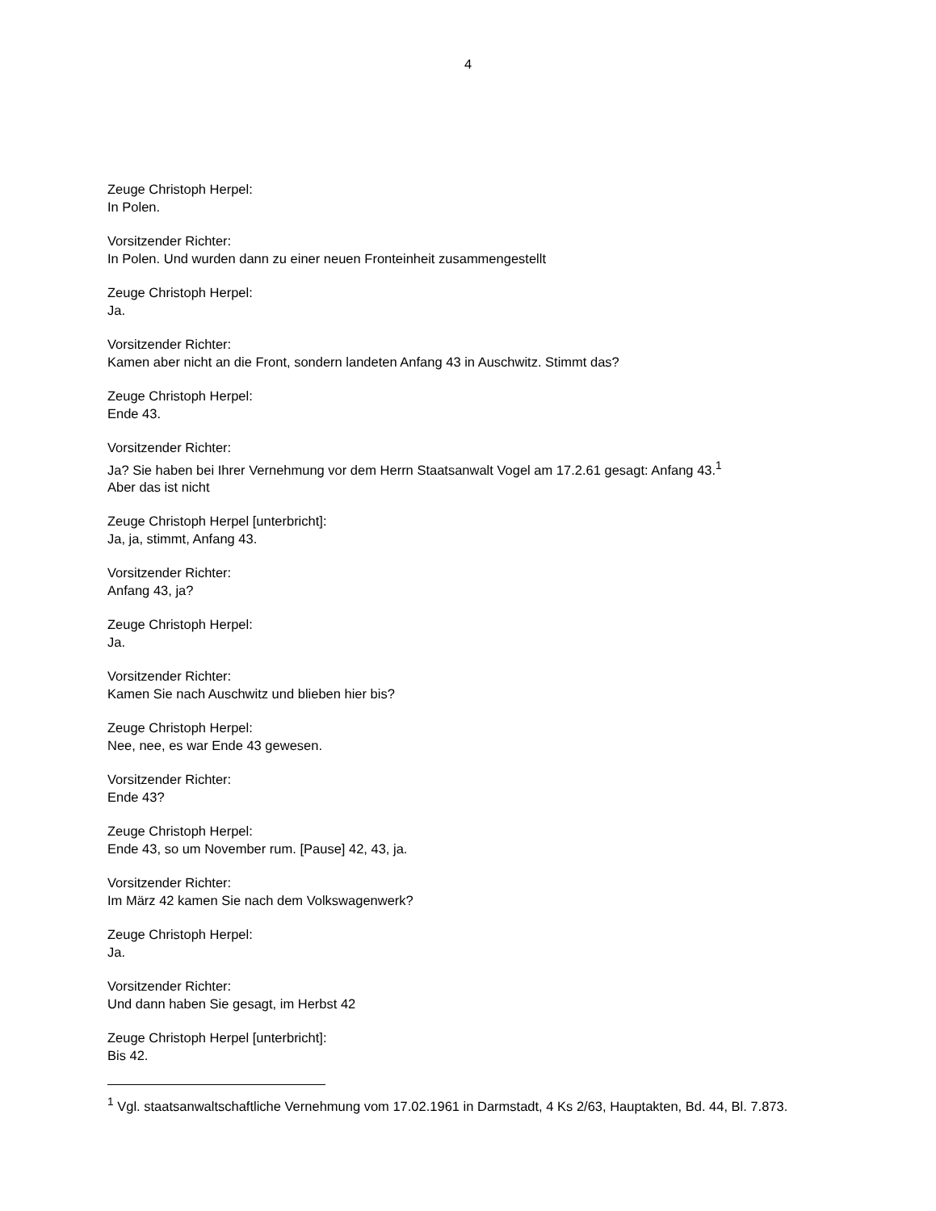4
Zeuge Christoph Herpel:
In Polen.
Vorsitzender Richter:
In Polen. Und wurden dann zu einer neuen Fronteinheit zusammengestellt
Zeuge Christoph Herpel:
Ja.
Vorsitzender Richter:
Kamen aber nicht an die Front, sondern landeten Anfang 43 in Auschwitz. Stimmt das?
Zeuge Christoph Herpel:
Ende 43.
Vorsitzender Richter:
Ja? Sie haben bei Ihrer Vernehmung vor dem Herrn Staatsanwalt Vogel am 17.2.61 gesagt: Anfang 43.<sup>1</sup>
Aber das ist nicht
Zeuge Christoph Herpel [unterbricht]:
Ja, ja, stimmt, Anfang 43.
Vorsitzender Richter:
Anfang 43, ja?
Zeuge Christoph Herpel:
Ja.
Vorsitzender Richter:
Kamen Sie nach Auschwitz und blieben hier bis?
Zeuge Christoph Herpel:
Nee, nee, es war Ende 43 gewesen.
Vorsitzender Richter:
Ende 43?
Zeuge Christoph Herpel:
Ende 43, so um November rum. [Pause] 42, 43, ja.
Vorsitzender Richter:
Im März 42 kamen Sie nach dem Volkswagenwerk?
Zeuge Christoph Herpel:
Ja.
Vorsitzender Richter:
Und dann haben Sie gesagt, im Herbst 42
Zeuge Christoph Herpel [unterbricht]:
Bis 42.
<sup>1</sup> Vgl. staatsanwaltschaftliche Vernehmung vom 17.02.1961 in Darmstadt, 4 Ks 2/63, Hauptakten, Bd. 44, Bl. 7.873.